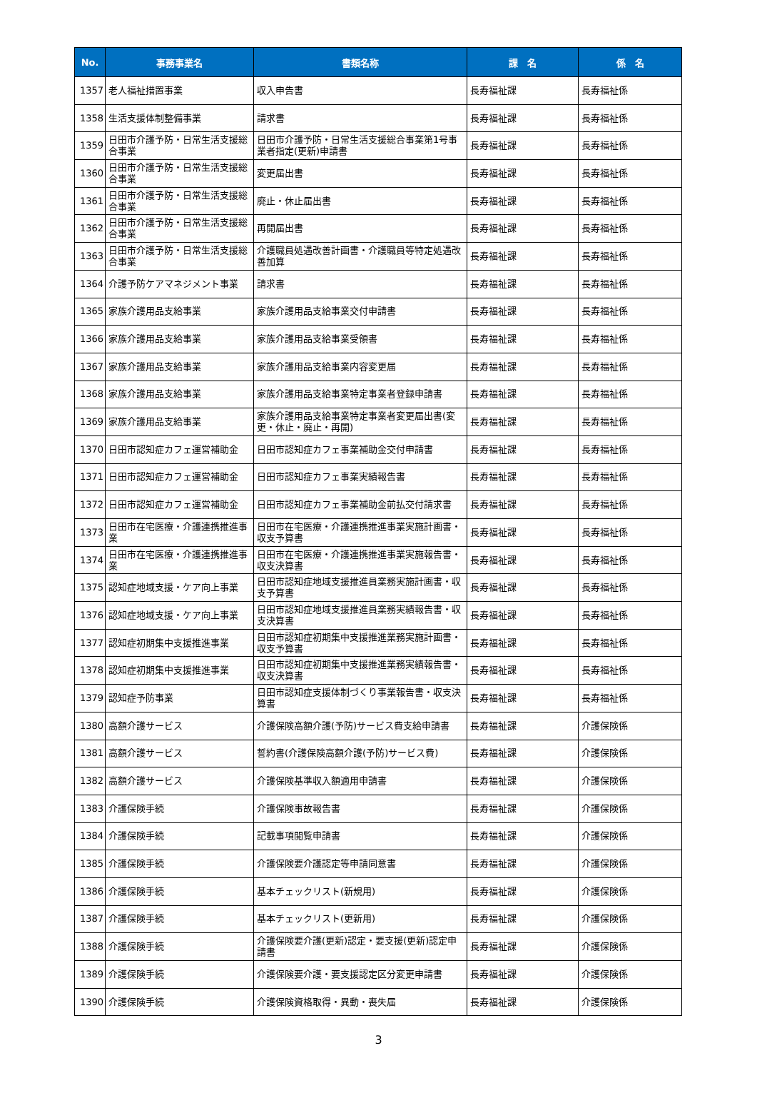| No. | 事務事業名 | 書類名称 | 課 名 | 係 名 |
| --- | --- | --- | --- | --- |
| 1357 | 老人福祉措置事業 | 収入申告書 | 長寿福祉課 | 長寿福祉係 |
| 1358 | 生活支援体制整備事業 | 請求書 | 長寿福祉課 | 長寿福祉係 |
| 1359 | 日田市介護予防・日常生活支援総合事業 | 日田市介護予防・日常生活支援総合事業第1号事業者指定(更新)申請書 | 長寿福祉課 | 長寿福祉係 |
| 1360 | 日田市介護予防・日常生活支援総合事業 | 変更届出書 | 長寿福祉課 | 長寿福祉係 |
| 1361 | 日田市介護予防・日常生活支援総合事業 | 廃止・休止届出書 | 長寿福祉課 | 長寿福祉係 |
| 1362 | 日田市介護予防・日常生活支援総合事業 | 再開届出書 | 長寿福祉課 | 長寿福祉係 |
| 1363 | 日田市介護予防・日常生活支援総合事業 | 介護職員処遇改善計画書・介護職員等特定処遇改善加算 | 長寿福祉課 | 長寿福祉係 |
| 1364 | 介護予防ケアマネジメント事業 | 請求書 | 長寿福祉課 | 長寿福祉係 |
| 1365 | 家族介護用品支給事業 | 家族介護用品支給事業交付申請書 | 長寿福祉課 | 長寿福祉係 |
| 1366 | 家族介護用品支給事業 | 家族介護用品支給事業受領書 | 長寿福祉課 | 長寿福祉係 |
| 1367 | 家族介護用品支給事業 | 家族介護用品支給事業内容変更届 | 長寿福祉課 | 長寿福祉係 |
| 1368 | 家族介護用品支給事業 | 家族介護用品支給事業特定事業者登録申請書 | 長寿福祉課 | 長寿福祉係 |
| 1369 | 家族介護用品支給事業 | 家族介護用品支給事業特定事業者変更届出書(変更・休止・廃止・再開) | 長寿福祉課 | 長寿福祉係 |
| 1370 | 日田市認知症カフェ運営補助金 | 日田市認知症カフェ事業補助金交付申請書 | 長寿福祉課 | 長寿福祉係 |
| 1371 | 日田市認知症カフェ運営補助金 | 日田市認知症カフェ事業実績報告書 | 長寿福祉課 | 長寿福祉係 |
| 1372 | 日田市認知症カフェ運営補助金 | 日田市認知症カフェ事業補助金前払交付請求書 | 長寿福祉課 | 長寿福祉係 |
| 1373 | 日田市在宅医療・介護連携推進事業 | 日田市在宅医療・介護連携推進事業実施計画書・収支予算書 | 長寿福祉課 | 長寿福祉係 |
| 1374 | 日田市在宅医療・介護連携推進事業 | 日田市在宅医療・介護連携推進事業実施報告書・収支決算書 | 長寿福祉課 | 長寿福祉係 |
| 1375 | 認知症地域支援・ケア向上事業 | 日田市認知症地域支援推進員業務実施計画書・収支予算書 | 長寿福祉課 | 長寿福祉係 |
| 1376 | 認知症地域支援・ケア向上事業 | 日田市認知症地域支援推進員業務実績報告書・収支決算書 | 長寿福祉課 | 長寿福祉係 |
| 1377 | 認知症初期集中支援推進事業 | 日田市認知症初期集中支援推進業務実施計画書・収支予算書 | 長寿福祉課 | 長寿福祉係 |
| 1378 | 認知症初期集中支援推進事業 | 日田市認知症初期集中支援推進業務実績報告書・収支決算書 | 長寿福祉課 | 長寿福祉係 |
| 1379 | 認知症予防事業 | 日田市認知症支援体制づくり事業報告書・収支決算書 | 長寿福祉課 | 長寿福祉係 |
| 1380 | 高額介護サービス | 介護保険高額介護(予防)サービス費支給申請書 | 長寿福祉課 | 介護保険係 |
| 1381 | 高額介護サービス | 誓約書(介護保険高額介護(予防)サービス費) | 長寿福祉課 | 介護保険係 |
| 1382 | 高額介護サービス | 介護保険基準収入額適用申請書 | 長寿福祉課 | 介護保険係 |
| 1383 | 介護保険手続 | 介護保険事故報告書 | 長寿福祉課 | 介護保険係 |
| 1384 | 介護保険手続 | 記載事項閲覧申請書 | 長寿福祉課 | 介護保険係 |
| 1385 | 介護保険手続 | 介護保険要介護認定等申請同意書 | 長寿福祉課 | 介護保険係 |
| 1386 | 介護保険手続 | 基本チェックリスト(新規用) | 長寿福祉課 | 介護保険係 |
| 1387 | 介護保険手続 | 基本チェックリスト(更新用) | 長寿福祉課 | 介護保険係 |
| 1388 | 介護保険手続 | 介護保険要介護(更新)認定・要支援(更新)認定申請書 | 長寿福祉課 | 介護保険係 |
| 1389 | 介護保険手続 | 介護保険要介護・要支援認定区分変更申請書 | 長寿福祉課 | 介護保険係 |
| 1390 | 介護保険手続 | 介護保険資格取得・異動・喪失届 | 長寿福祉課 | 介護保険係 |
3